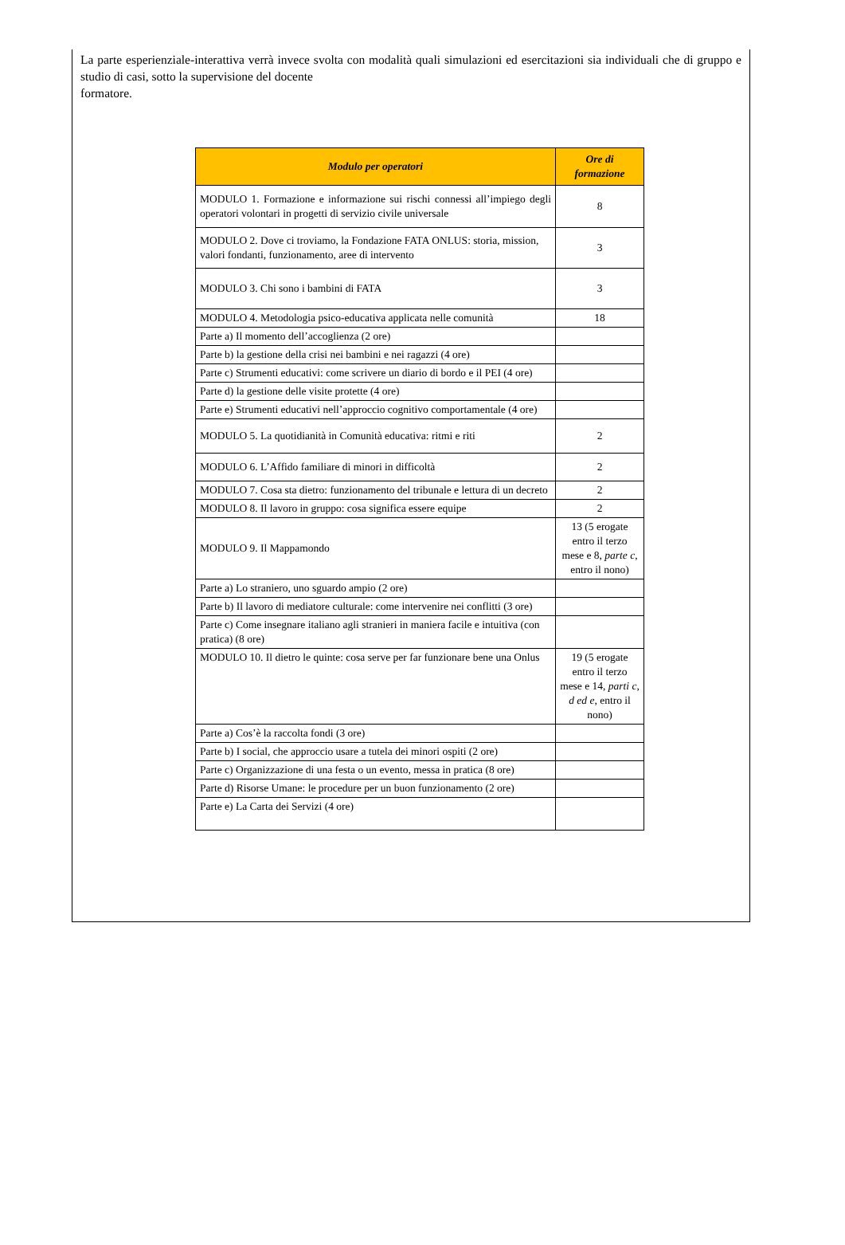La parte esperienziale-interattiva verrà invece svolta con modalità quali simulazioni ed esercitazioni sia individuali che di gruppo e studio di casi, sotto la supervisione del docente
formatore.
| Modulo per operatori | Ore di formazione |
| --- | --- |
| MODULO 1. Formazione e informazione sui rischi connessi all’impiego degli operatori volontari in progetti di servizio civile universale | 8 |
| MODULO 2. Dove ci troviamo, la Fondazione FATA ONLUS: storia, mission, valori fondanti, funzionamento, aree di intervento | 3 |
| MODULO 3. Chi sono i bambini di FATA | 3 |
| MODULO 4. Metodologia psico-educativa applicata nelle comunità | 18 |
| Parte a) Il momento dell’accoglienza (2 ore) | |
| Parte b) la gestione della crisi nei bambini e nei ragazzi (4 ore) | |
| Parte c) Strumenti educativi: come scrivere un diario di bordo e il PEI (4 ore) | |
| Parte d) la gestione delle visite protette (4 ore) | |
| Parte e) Strumenti educativi nell’approccio cognitivo comportamentale (4 ore) | |
| MODULO 5. La quotidianità in Comunità educativa: ritmi e riti | 2 |
| MODULO 6. L’Affido familiare di minori in difficoltà | 2 |
| MODULO 7. Cosa sta dietro: funzionamento del tribunale e lettura di un decreto | 2 |
| MODULO 8. Il lavoro in gruppo: cosa significa essere equipe | 2 |
| MODULO 9. Il Mappamondo | 13 (5 erogate entro il terzo mese e 8, parte c , entro il nono) |
| Parte a) Lo straniero, uno sguardo ampio (2 ore) | |
| Parte b) Il lavoro di mediatore culturale: come intervenire nei conflitti (3 ore) | |
| Parte c) Come insegnare italiano agli stranieri in maniera facile e intuitiva (con pratica) (8 ore) | |
| MODULO 10. Il dietro le quinte: cosa serve per far funzionare bene una Onlus | 19 (5 erogate entro il terzo mese e 14, parti c, d ed e , entro il nono) |
| Parte a) Cos’è la raccolta fondi (3 ore) | |
| Parte b) I social, che approccio usare a tutela dei minori ospiti (2 ore) | |
| Parte c) Organizzazione di una festa o un evento, messa in pratica (8 ore) | |
| Parte d) Risorse Umane: le procedure per un buon funzionamento (2 ore) | |
| Parte e) La Carta dei Servizi (4 ore) | |